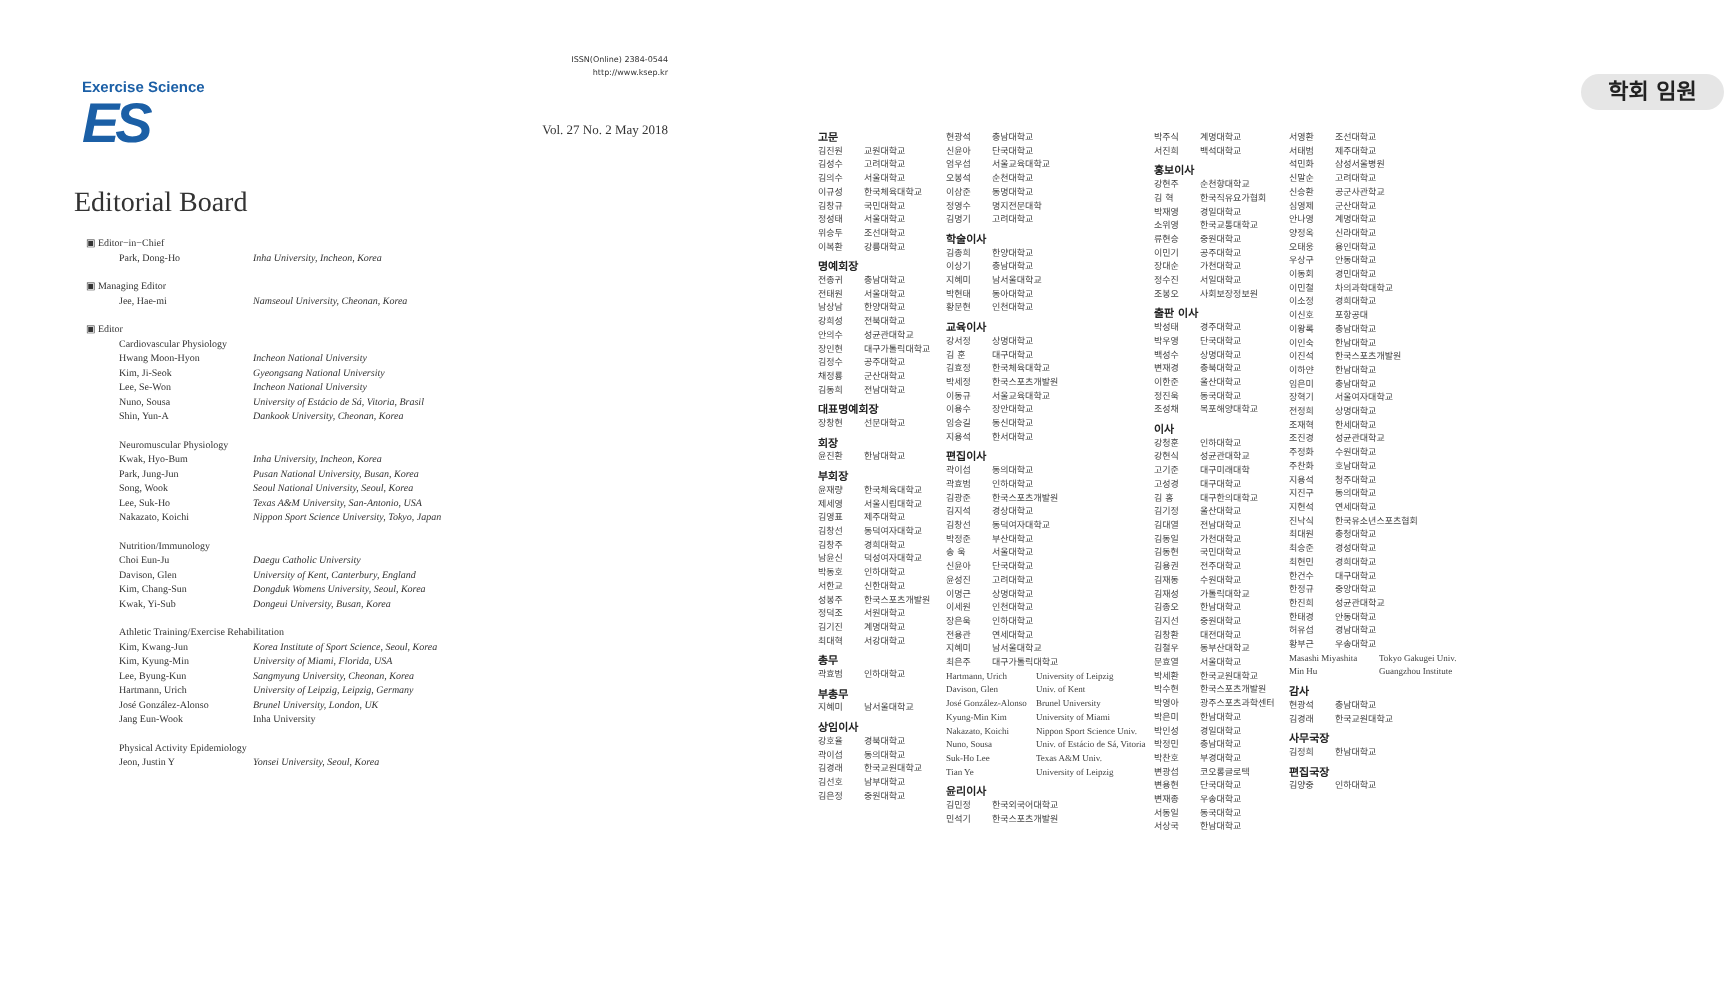ISSN(Online) 2384-0544
http://www.ksep.kr
Exercise Science
ES
Vol. 27 No. 2 May 2018
Editorial Board
▣ Editor−in−Chief
Park, Dong-Ho Inha University, Incheon, Korea
▣ Managing Editor
Jee, Hae-mi Namseoul University, Cheonan, Korea
▣ Editor
Cardiovascular Physiology
Hwang Moon-Hyon Incheon National University
Kim, Ji-Seok Gyeongsang National University
Lee, Se-Won Incheon National University
Nuno, Sousa University of Estácio de Sá, Vitoria, Brasil
Shin, Yun-A Dankook University, Cheonan, Korea
Neuromuscular Physiology
Kwak, Hyo-Bum Inha University, Incheon, Korea
Park, Jung-Jun Pusan National University, Busan, Korea
Song, Wook Seoul National University, Seoul, Korea
Lee, Suk-Ho Texas A&M University, San-Antonio, USA
Nakazato, Koichi Nippon Sport Science University, Tokyo, Japan
Nutrition/Immunology
Choi Eun-Ju Daegu Catholic University
Davison, Glen University of Kent, Canterbury, England
Kim, Chang-Sun Dongduk Womens University, Seoul, Korea
Kwak, Yi-Sub Dongeui University, Busan, Korea
Athletic Training/Exercise Rehabilitation
Kim, Kwang-Jun Korea Institute of Sport Science, Seoul, Korea
Kim, Kyung-Min University of Miami, Florida, USA
Lee, Byung-Kun Sangmyung University, Cheonan, Korea
Hartmann, Urich University of Leipzig, Leipzig, Germany
José González-Alonso Brunel University, London, UK
Jang Eun-Wook Inha University
Physical Activity Epidemiology
Jeon, Justin Y Yonsei University, Seoul, Korea
학회 임원
고문
김진원 교원대학교
김성수 고려대학교
김의수 서울대학교
이규성 한국체육대학교
김창규 국민대학교
정성태 서울대학교
위승두 조선대학교
이복환 강릉대학교
명예회장
전종귀 충남대학교
전태원 서울대학교
남상남 한양대학교
강희성 전북대학교
안의수 성균관대학교
장인현 대구가톨릭대학교
김정수 공주대학교
채정룡 군산대학교
김동희 전남대학교
대표명예회장
장창현 선문대학교
회장
윤진환 한남대학교
부회장
윤재량 한국체육대학교
제세영 서울시립대학교
김영표 제주대학교
김창선 동덕여자대학교
김창주 경희대학교
남윤신 덕성여자대학교
박동호 인하대학교
서한교 신한대학교
성봉주 한국스포츠개발원
정덕조 서원대학교
김기진 계명대학교
최대혁 서강대학교
총무
곽효범 인하대학교
부총무
지혜미 남서울대학교
상임이사
강호율 경북대학교
곽이섭 동의대학교
김경래 한국교원대학교
김선호 남부대학교
김은정 중원대학교
현광석 충남대학교
신윤아 단국대학교
엄우섭 서울교육대학교
오봉석 순천대학교
이삼준 동명대학교
정영수 명지전문대학
김명기 고려대학교
학술이사
김종희 한양대학교
이상기 충남대학교
지혜미 남서울대학교
박현태 동아대학교
황문현 인천대학교
교육이사
강서정 상명대학교
김 훈 대구대학교
김효정 한국체육대학교
박세정 한국스포츠개발원
이동규 서울교육대학교
이용수 장안대학교
임승길 동신대학교
지용석 한서대학교
편집이사
곽이섭 동의대학교
곽효범 인하대학교
김광준 한국스포츠개발원
김지석 경상대학교
김창선 동덕여자대학교
박정준 부산대학교
송 욱 서울대학교
신윤아 단국대학교
윤성진 고려대학교
이명근 상명대학교
이세원 인천대학교
장은욱 인하대학교
전용관 연세대학교
지혜미 남서울대학교
최은주 대구가톨릭대학교
Hartmann, Urich University of Leipzig
Davison, Glen Univ. of Kent
José González-Alonso Brunel University
Kyung-Min Kim University of Miami
Nakazato, Koichi Nippon Sport Science Univ.
Nuno, Sousa Univ. of Estácio de Sá, Vitoria
Suk-Ho Lee Texas A&M Univ.
Tian Ye University of Leipzig
윤리이사
김민정 한국외국어대학교
민석기 한국스포츠개발원
박주식 계명대학교
서진희 백석대학교
홍보이사
강현주 순천향대학교
김 혁 한국직유요가협회
박재영 경일대학교
소위영 한국교통대학교
류현승 중원대학교
이민기 공주대학교
장대순 가천대학교
정수진 서일대학교
조봉오 사회보장정보원
출판 이사
박성태 경주대학교
박우영 단국대학교
백성수 상명대학교
변재경 충북대학교
이한준 울산대학교
정진욱 동국대학교
조성채 목포해양대학교
이사
강청훈 인하대학교
강현식 성균관대학교
고기준 대구미래대학
고성경 대구대학교
김 홍 대구한의대학교
김기정 울산대학교
김대열 전남대학교
김동일 가천대학교
김동현 국민대학교
김용권 전주대학교
김재동 수원대학교
김재성 가톨릭대학교
김종오 한남대학교
김지선 중원대학교
김창환 대전대학교
김철우 동부산대학교
문효열 서울대학교
박세환 한국교원대학교
박수현 한국스포츠개발원
박영아 광주스포츠과학센터
박은미 한남대학교
박인성 경일대학교
박정민 충남대학교
박찬호 부경대학교
변광섭 코오롱글로텍
변용현 단국대학교
변재종 우송대학교
서동일 동국대학교
서상국 한남대학교
서영환 조선대학교
서태범 제주대학교
석민화 삼성서울병원
신말순 고려대학교
신승환 공군사관학교
심영제 군산대학교
안나영 계명대학교
양정옥 신라대학교
오태웅 용인대학교
우상구 안동대학교
이동회 경민대학교
이민철 차의과학대학교
이소정 경희대학교
이신호 포항공대
이왕록 충남대학교
이인숙 한남대학교
이진석 한국스포츠개발원
이하얀 한남대학교
임은미 충남대학교
장혁기 서울여자대학교
전정희 상명대학교
조재혁 한세대학교
조진경 성균관대학교
주정화 수원대학교
주찬화 호남대학교
지용석 청주대학교
지진구 동의대학교
지현석 연세대학교
진낙식 한국유소년스포츠협회
최대원 충청대학교
최승준 경성대학교
최현민 경희대학교
한건수 대구대학교
한정규 중앙대학교
한진희 성균관대학교
한태경 안동대학교
허유섭 경남대학교
황부근 우송대학교
Masashi Miyashita Tokyo Gakugei Univ.
Min Hu Guangzhou Institute
감사
현광석 충남대학교
김경래 한국교원대학교
사무국장
김정희 한남대학교
편집국장
김양중 인하대학교